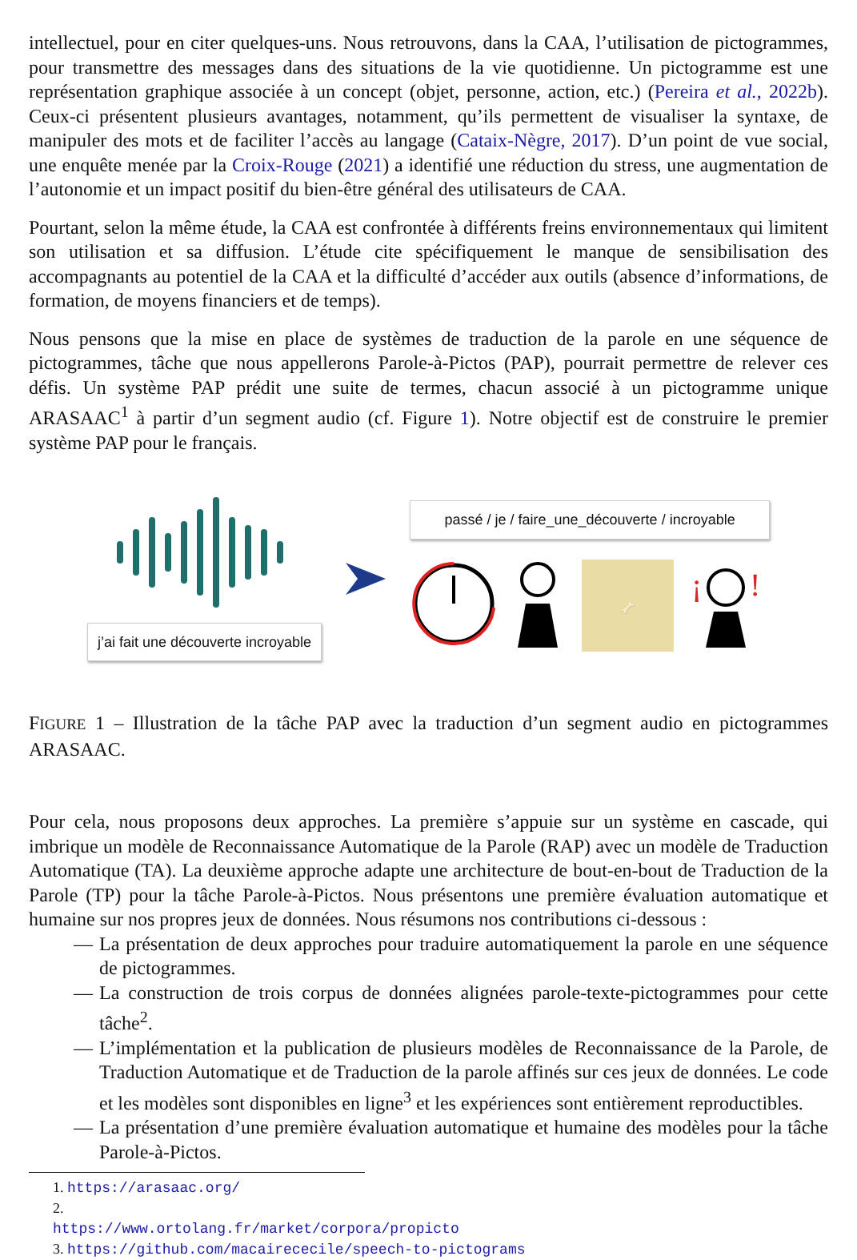intellectuel, pour en citer quelques-uns. Nous retrouvons, dans la CAA, l’utilisation de pictogrammes, pour transmettre des messages dans des situations de la vie quotidienne. Un pictogramme est une représentation graphique associée à un concept (objet, personne, action, etc.) (Pereira et al., 2022b). Ceux-ci présentent plusieurs avantages, notamment, qu’ils permettent de visualiser la syntaxe, de manipuler des mots et de faciliter l’accès au langage (Cataix-Nègre, 2017). D’un point de vue social, une enquête menée par la Croix-Rouge (2021) a identifié une réduction du stress, une augmentation de l’autonomie et un impact positif du bien-être général des utilisateurs de CAA.
Pourtant, selon la même étude, la CAA est confrontée à différents freins environnementaux qui limitent son utilisation et sa diffusion. L’étude cite spécifiquement le manque de sensibilisation des accompagnants au potentiel de la CAA et la difficulté d’accéder aux outils (absence d’informations, de formation, de moyens financiers et de temps).
Nous pensons que la mise en place de systèmes de traduction de la parole en une séquence de pictogrammes, tâche que nous appellerons Parole-à-Pictos (PAP), pourrait permettre de relever ces défis. Un système PAP prédit une suite de termes, chacun associé à un pictogramme unique ARASAAC<sup>1</sup> à partir d’un segment audio (cf. Figure 1). Notre objectif est de construire le premier système PAP pour le français.
j’ai fait une découverte incroyable
passé / je / faire_une_découverte / incroyable
🦴
¡
!
FIGURE 1 – Illustration de la tâche PAP avec la traduction d’un segment audio en pictogrammes ARASAAC.
Pour cela, nous proposons deux approches. La première s’appuie sur un système en cascade, qui imbrique un modèle de Reconnaissance Automatique de la Parole (RAP) avec un modèle de Traduction Automatique (TA). La deuxième approche adapte une architecture de bout-en-bout de Traduction de la Parole (TP) pour la tâche Parole-à-Pictos. Nous présentons une première évaluation automatique et humaine sur nos propres jeux de données. Nous résumons nos contributions ci-dessous :
— La présentation de deux approches pour traduire automatiquement la parole en une séquence de pictogrammes.
— La construction de trois corpus de données alignées parole-texte-pictogrammes pour cette tâche<sup>2</sup>.
— L’implémentation et la publication de plusieurs modèles de Reconnaissance de la Parole, de Traduction Automatique et de Traduction de la parole affinés sur ces jeux de données. Le code et les modèles sont disponibles en ligne<sup>3</sup> et les expériences sont entièrement reproductibles.
— La présentation d’une première évaluation automatique et humaine des modèles pour la tâche Parole-à-Pictos.
1. https://arasaac.org/
2. https://www.ortolang.fr/market/corpora/propicto
3. https://github.com/macairececile/speech-to-pictograms